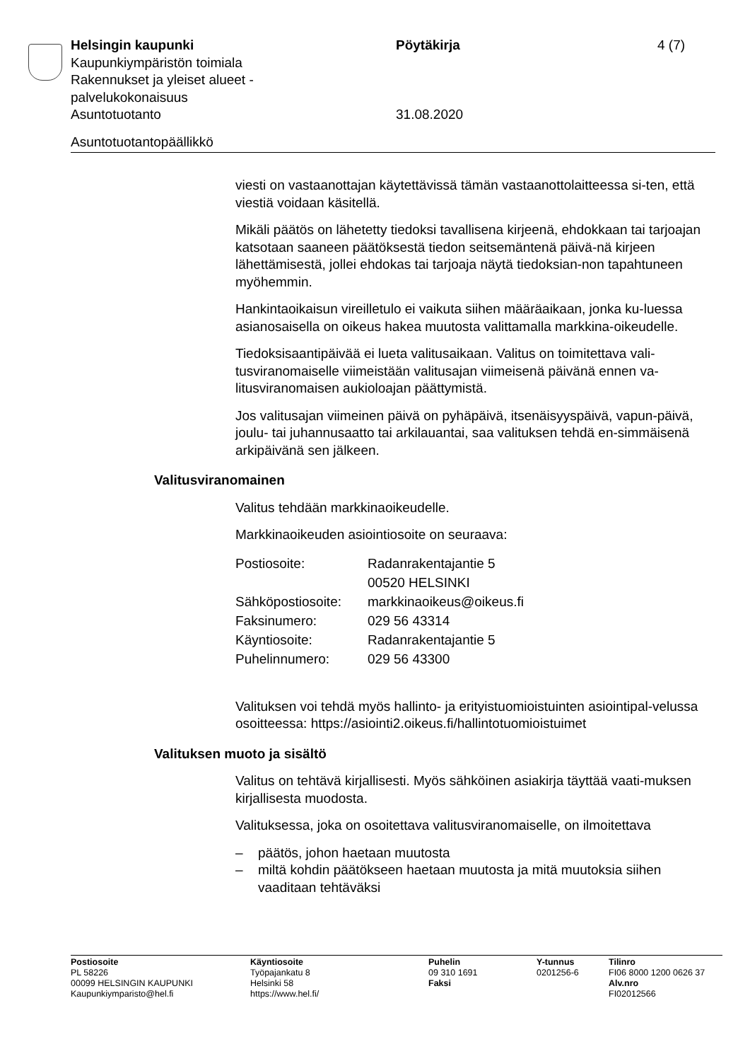Helsingin kaupunki Pöytäkirja 4 (7)
Kaupunkiympäristön toimiala
Rakennukset ja yleiset alueet -
palvelukokonaisuus
Asuntotuotanto 31.08.2020
Asuntotuotantopäällikkö
viesti on vastaanottajan käytettävissä tämän vastaanottolaitteessa si-ten, että viestiä voidaan käsitellä.
Mikäli päätös on lähetetty tiedoksi tavallisena kirjeenä, ehdokkaan tai tarjoajan katsotaan saaneen päätöksestä tiedon seitsemäntenä päivä-nä kirjeen lähettämisestä, jollei ehdokas tai tarjoaja näytä tiedoksian-non tapahtuneen myöhemmin.
Hankintaoikaisun vireilletulo ei vaikuta siihen määräaikaan, jonka ku-luessa asianosaisella on oikeus hakea muutosta valittamalla markkina-oikeudelle.
Tiedoksisaantipäivää ei lueta valitusaikaan. Valitus on toimitettava vali-tusviranomaiselle viimeistään valitusajan viimeisenä päivänä ennen va-litusviranomaisen aukioloajan päättymistä.
Jos valitusajan viimeinen päivä on pyhäpäivä, itsenäisyyspäivä, vapun-päivä, joulu- tai juhannusaatto tai arkilauantai, saa valituksen tehdä en-simmäisenä arkipäivänä sen jälkeen.
Valitusviranomainen
Valitus tehdään markkinaoikeudelle.
Markkinaoikeuden asiointiosoite on seuraava:
| Postiosoite: | Radanrakentajantie 5 00520 HELSINKI |
| Sähköpostiosoite: | markkinaoikeus@oikeus.fi |
| Faksinumero: | 029 56 43314 |
| Käyntiosoite: | Radanrakentajantie 5 |
| Puhelinnumero: | 029 56 43300 |
Valituksen voi tehdä myös hallinto- ja erityistuomioistuinten asiointipal-velussa osoitteessa: https://asiointi2.oikeus.fi/hallintotuomioistuimet
Valituksen muoto ja sisältö
Valitus on tehtävä kirjallisesti. Myös sähköinen asiakirja täyttää vaati-muksen kirjallisesta muodosta.
Valituksessa, joka on osoitettava valitusviranomaiselle, on ilmoitettava
– päätös, johon haetaan muutosta
– miltä kohdin päätökseen haetaan muutosta ja mitä muutoksia siihen vaaditaan tehtäväksi
| Postiosoite | Käyntiosoite | Puhelin | Y-tunnus | Tilinro |
| PL 58226 | Työpajankatu 8 | 09 310 1691 | 0201256-6 | FI06 8000 1200 0626 37 |
| 00099 HELSINGIN KAUPUNKI | Helsinki 58 | Faksi | | Alv.nro |
| Kaupunkiymparisto@hel.fi | https://www.hel.fi/ | | | FI02012566 |